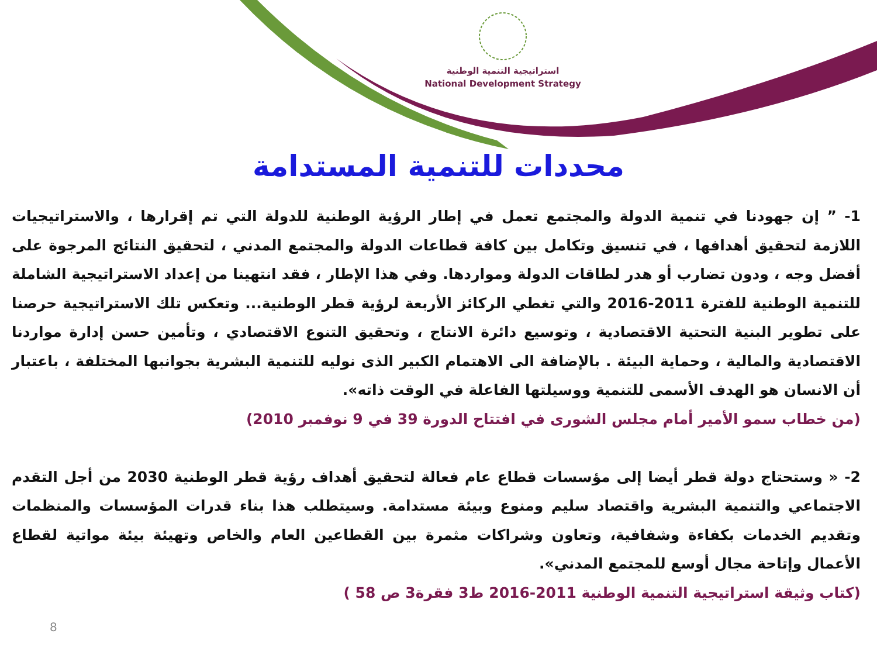استراتيجية التنمية الوطنية
National Development Strategy
محددات للتنمية المستدامة
1- ” إن جهودنا في تنمية الدولة والمجتمع تعمل في إطار الرؤية الوطنية للدولة التي تم إقرارها ، والاستراتيجيات اللازمة لتحقيق أهدافها ، في تنسيق وتكامل بين كافة قطاعات الدولة والمجتمع المدني ، لتحقيق النتائج المرجوة على أفضل وجه ، ودون تضارب أو هدر لطاقات الدولة ومواردها. وفي هذا الإطار ، فقد انتهينا من إعداد الاستراتيجية الشاملة للتنمية الوطنية للفترة 2011-2016 والتي تغطي الركائز الأربعة لرؤية قطر الوطنية... وتعكس تلك الاستراتيجية حرصنا على تطوير البنية التحتية الاقتصادية ، وتوسيع دائرة الانتاج ، وتحقيق التنوع الاقتصادي ، وتأمين حسن إدارة مواردنا الاقتصادية والمالية ، وحماية البيئة . بالإضافة الى الاهتمام الكبير الذى نوليه للتنمية البشرية بجوانبها المختلفة ، باعتبار أن الانسان هو الهدف الأسمى للتنمية ووسيلتها الفاعلة في الوقت ذاته».
(من خطاب سمو الأمير أمام مجلس الشورى في افتتاح الدورة 39 في 9 نوفمبر 2010)
2- « وستحتاج دولة قطر أيضا إلى مؤسسات قطاع عام فعالة لتحقيق أهداف رؤية قطر الوطنية 2030 من أجل التقدم الاجتماعي والتنمية البشرية واقتصاد سليم ومنوع وبيئة مستدامة. وسيتطلب هذا بناء قدرات المؤسسات والمنظمات وتقديم الخدمات بكفاءة وشفافية، وتعاون وشراكات مثمرة بين القطاعين العام والخاص وتهيئة بيئة مواتية لقطاع الأعمال وإتاحة مجال أوسع للمجتمع المدني».
(كتاب وثيقة استراتيجية التنمية الوطنية 2011-2016 ط3 فقرة3 ص 58 )
8